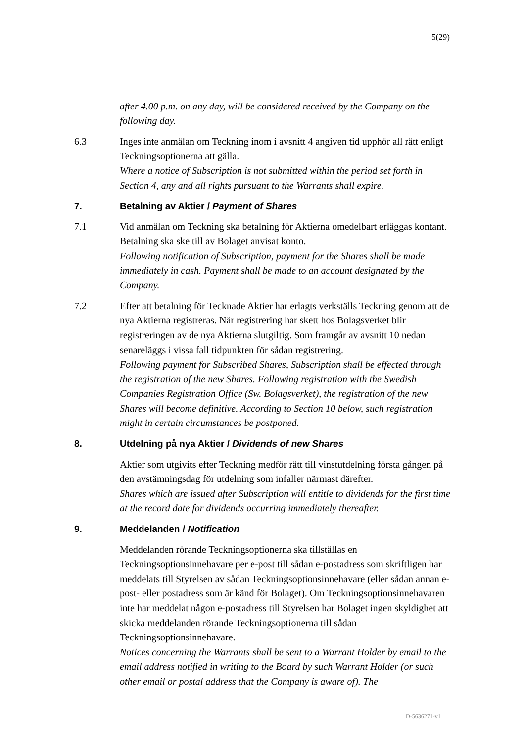5(29)
after 4.00 p.m. on any day, will be considered received by the Company on the following day.
6.3 Inges inte anmälan om Teckning inom i avsnitt 4 angiven tid upphör all rätt enligt Teckningsoptionerna att gälla.
Where a notice of Subscription is not submitted within the period set forth in Section 4, any and all rights pursuant to the Warrants shall expire.
7. Betalning av Aktier / Payment of Shares
7.1 Vid anmälan om Teckning ska betalning för Aktierna omedelbart erläggas kontant. Betalning ska ske till av Bolaget anvisat konto.
Following notification of Subscription, payment for the Shares shall be made immediately in cash. Payment shall be made to an account designated by the Company.
7.2 Efter att betalning för Tecknade Aktier har erlagts verkställs Teckning genom att de nya Aktierna registreras. När registrering har skett hos Bolagsverket blir registreringen av de nya Aktierna slutgiltig. Som framgår av avsnitt 10 nedan senareläggs i vissa fall tidpunkten för sådan registrering.
Following payment for Subscribed Shares, Subscription shall be effected through the registration of the new Shares. Following registration with the Swedish Companies Registration Office (Sw. Bolagsverket), the registration of the new Shares will become definitive. According to Section 10 below, such registration might in certain circumstances be postponed.
8. Utdelning på nya Aktier / Dividends of new Shares
Aktier som utgivits efter Teckning medför rätt till vinstutdelning första gången på den avstämningsdag för utdelning som infaller närmast därefter.
Shares which are issued after Subscription will entitle to dividends for the first time at the record date for dividends occurring immediately thereafter.
9. Meddelanden / Notification
Meddelanden rörande Teckningsoptionerna ska tillställas en Teckningsoptionsinnehavare per e-post till sådan e-postadress som skriftligen har meddelats till Styrelsen av sådan Teckningsoptionsinnehavare (eller sådan annan e-post- eller postadress som är känd för Bolaget). Om Teckningsoptionsinnehavaren inte har meddelat någon e-postadress till Styrelsen har Bolaget ingen skyldighet att skicka meddelanden rörande Teckningsoptionerna till sådan Teckningsoptionsinnehavare.
Notices concerning the Warrants shall be sent to a Warrant Holder by email to the email address notified in writing to the Board by such Warrant Holder (or such other email or postal address that the Company is aware of). The
D-5636271-v1